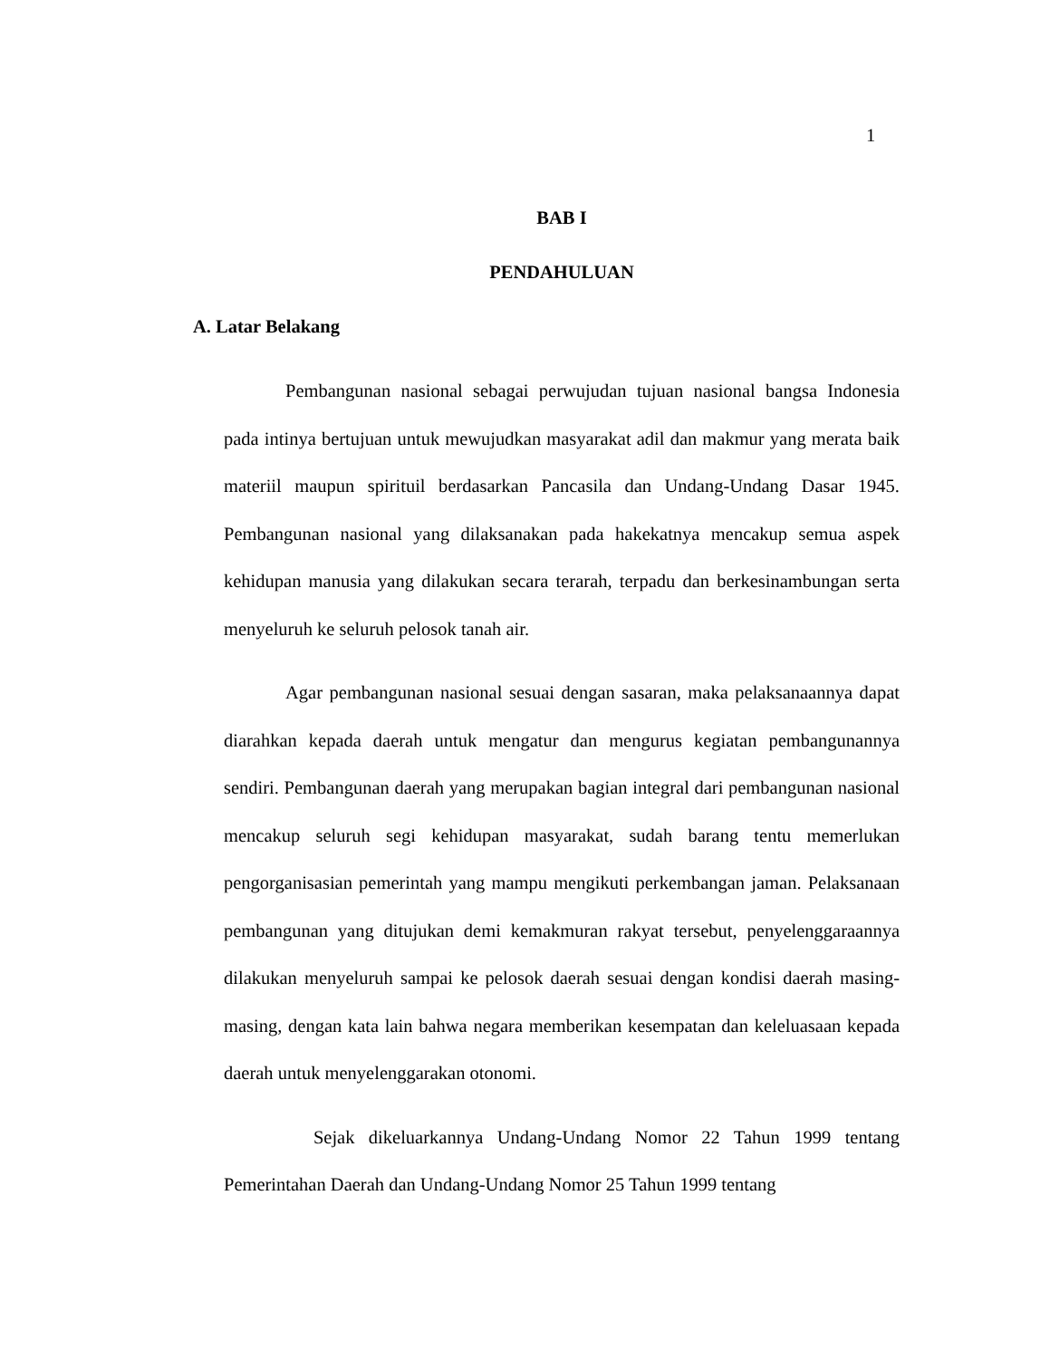1
BAB I
PENDAHULUAN
A. Latar Belakang
Pembangunan nasional sebagai perwujudan tujuan nasional bangsa Indonesia pada intinya bertujuan untuk mewujudkan masyarakat adil dan makmur yang merata baik materiil maupun spirituil berdasarkan Pancasila dan Undang-Undang Dasar 1945. Pembangunan nasional yang dilaksanakan pada hakekatnya mencakup semua aspek kehidupan manusia yang dilakukan secara terarah, terpadu dan berkesinambungan serta menyeluruh ke seluruh pelosok tanah air.
Agar pembangunan nasional sesuai dengan sasaran, maka pelaksanaannya dapat diarahkan kepada daerah untuk mengatur dan mengurus kegiatan pembangunannya sendiri. Pembangunan daerah yang merupakan bagian integral dari pembangunan nasional mencakup seluruh segi kehidupan masyarakat, sudah barang tentu memerlukan pengorganisasian pemerintah yang mampu mengikuti perkembangan jaman. Pelaksanaan pembangunan yang ditujukan demi kemakmuran rakyat tersebut, penyelenggaraannya dilakukan menyeluruh sampai ke pelosok daerah sesuai dengan kondisi daerah masing-masing, dengan kata lain bahwa negara memberikan kesempatan dan keleluasaan kepada daerah untuk menyelenggarakan otonomi.
Sejak dikeluarkannya Undang-Undang Nomor 22 Tahun 1999 tentang Pemerintahan Daerah dan Undang-Undang Nomor 25 Tahun 1999 tentang